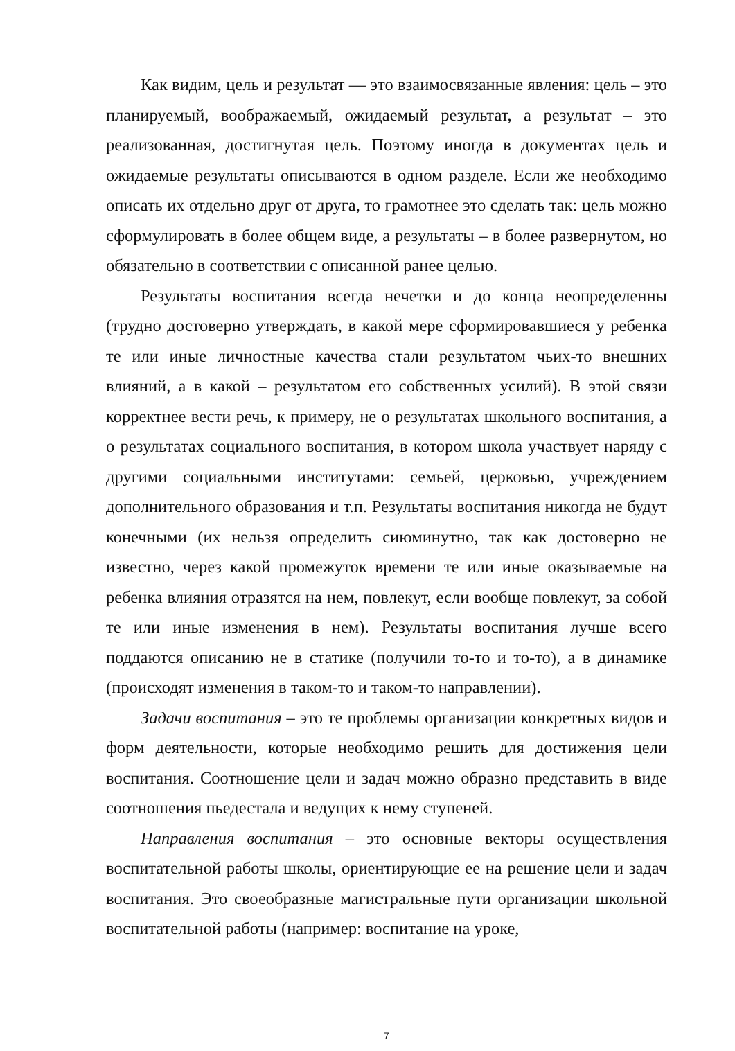Как видим, цель и результат — это взаимосвязанные явления: цель – это планируемый, воображаемый, ожидаемый результат, а результат – это реализованная, достигнутая цель. Поэтому иногда в документах цель и ожидаемые результаты описываются в одном разделе. Если же необходимо описать их отдельно друг от друга, то грамотнее это сделать так: цель можно сформулировать в более общем виде, а результаты – в более развернутом, но обязательно в соответствии с описанной ранее целью.
Результаты воспитания всегда нечетки и до конца неопределенны (трудно достоверно утверждать, в какой мере сформировавшиеся у ребенка те или иные личностные качества стали результатом чьих-то внешних влияний, а в какой – результатом его собственных усилий). В этой связи корректнее вести речь, к примеру, не о результатах школьного воспитания, а о результатах социального воспитания, в котором школа участвует наряду с другими социальными институтами: семьей, церковью, учреждением дополнительного образования и т.п. Результаты воспитания никогда не будут конечными (их нельзя определить сиюминутно, так как достоверно не известно, через какой промежуток времени те или иные оказываемые на ребенка влияния отразятся на нем, повлекут, если вообще повлекут, за собой те или иные изменения в нем). Результаты воспитания лучше всего поддаются описанию не в статике (получили то-то и то-то), а в динамике (происходят изменения в таком-то и таком-то направлении).
Задачи воспитания – это те проблемы организации конкретных видов и форм деятельности, которые необходимо решить для достижения цели воспитания. Соотношение цели и задач можно образно представить в виде соотношения пьедестала и ведущих к нему ступеней.
Направления воспитания – это основные векторы осуществления воспитательной работы школы, ориентирующие ее на решение цели и задач воспитания. Это своеобразные магистральные пути организации школьной воспитательной работы (например: воспитание на уроке,
7